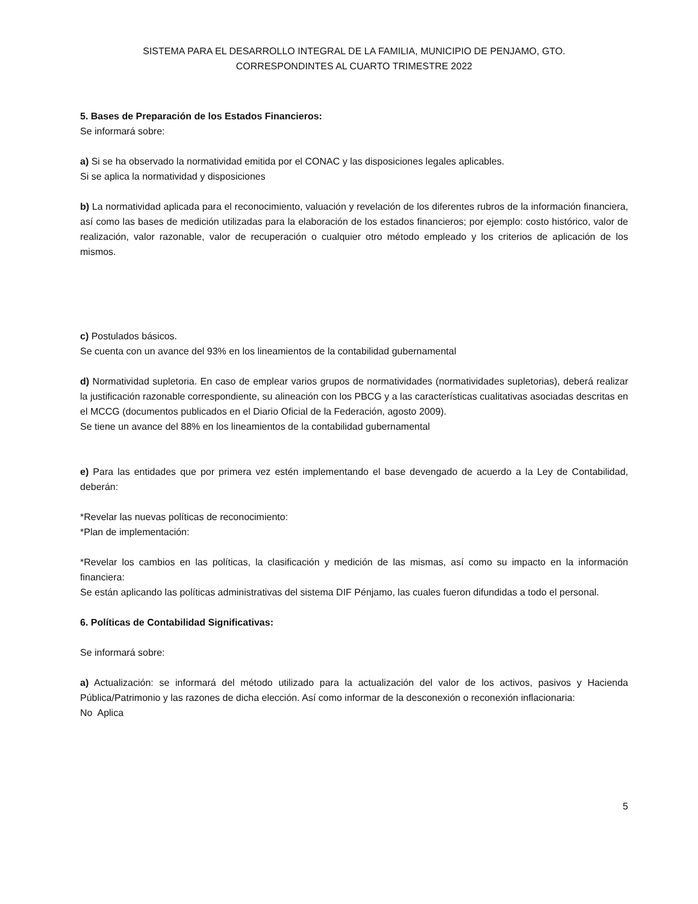SISTEMA PARA EL DESARROLLO INTEGRAL DE LA FAMILIA, MUNICIPIO DE PENJAMO, GTO.
CORRESPONDINTES AL CUARTO TRIMESTRE 2022
5. Bases de Preparación de los Estados Financieros:
Se informará sobre:
a) Si se ha observado la normatividad emitida por el CONAC y las disposiciones legales aplicables.
Si se aplica la normatividad y disposiciones
b) La normatividad aplicada para el reconocimiento, valuación y revelación de los diferentes rubros de la información financiera, así como las bases de medición utilizadas para la elaboración de los estados financieros; por ejemplo: costo histórico, valor de realización, valor razonable, valor de recuperación o cualquier otro método empleado y los criterios de aplicación de los mismos.
c) Postulados básicos.
Se cuenta con un avance del 93% en los lineamientos de la contabilidad gubernamental
d) Normatividad supletoria. En caso de emplear varios grupos de normatividades (normatividades supletorias), deberá realizar la justificación razonable correspondiente, su alineación con los PBCG y a las características cualitativas asociadas descritas en el MCCG (documentos publicados en el Diario Oficial de la Federación, agosto 2009).
Se tiene un avance del 88% en los lineamientos de la contabilidad gubernamental
e) Para las entidades que por primera vez estén implementando el base devengado de acuerdo a la Ley de Contabilidad, deberán:
*Revelar las nuevas políticas de reconocimiento:
*Plan de implementación:
*Revelar los cambios en las políticas, la clasificación y medición de las mismas, así como su impacto en la información financiera:
Se están aplicando las políticas administrativas del sistema DIF Pénjamo, las cuales fueron difundidas a todo el personal.
6. Políticas de Contabilidad Significativas:
Se informará sobre:
a) Actualización: se informará del método utilizado para la actualización del valor de los activos, pasivos y Hacienda Pública/Patrimonio y las razones de dicha elección. Así como informar de la desconexión o reconexión inflacionaria:
No Aplica
5